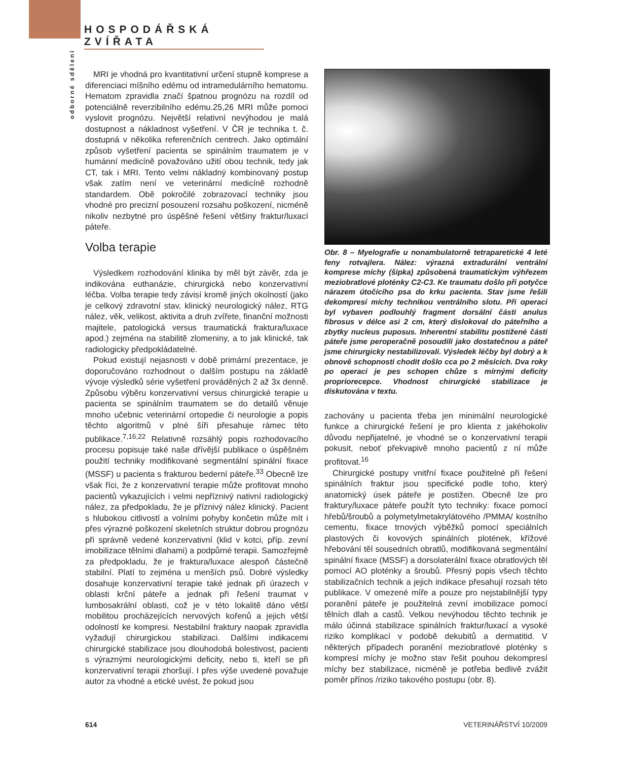HOSPODÁŘSKÁ ZVÍŘATA
odborné sdělení
MRI je vhodná pro kvantitativní určení stupně komprese a diferenciaci míšního edému od intramedulárního hematomu. Hematom zpravidla značí špatnou prognózu na rozdíl od potenciálně reverzibilního edému.25,26 MRI může pomoci vyslovit prognózu. Největší relativní nevýhodou je malá dostupnost a nákladnost vyšetření. V ČR je technika t. č. dostupná v několika referenčních centrech. Jako optimální způsob vyšetření pacienta se spinálním traumatem je v humánní medicíně považováno užití obou technik, tedy jak CT, tak i MRI. Tento velmi nákladný kombinovaný postup však zatím není ve veterinární medicíně rozhodně standardem. Obě pokročilé zobrazovací techniky jsou vhodné pro precizní posouzení rozsahu poškození, nicméně nikoliv nezbytné pro úspěšné řešení většiny fraktur/luxací páteře.
Volba terapie
Výsledkem rozhodování klinika by měl být závěr, zda je indikována euthanázie, chirurgická nebo konzervativní léčba. Volba terapie tedy závisí kromě jiných okolností (jako je celkový zdravotní stav, klinický neurologický nález, RTG nález, věk, velikost, aktivita a druh zvířete, finanční možnosti majitele, patologická versus traumatická fraktura/luxace apod.) zejména na stabilitě zlomeniny, a to jak klinické, tak radiologicky předpokládatelné.
Pokud existují nejasnosti v době primární prezentace, je doporučováno rozhodnout o dalším postupu na základě vývoje výsledků série vyšetření prováděných 2 až 3x denně. Způsobu výběru konzervativní versus chirurgické terapie u pacienta se spinálním traumatem se do detailů věnuje mnoho učebnic veterinární ortopedie či neurologie a popis těchto algoritmů v plné šíři přesahuje rámec této publikace.<sup>7,16,22</sup> Relativně rozsáhlý popis rozhodovacího procesu popisuje také naše dřívější publikace o úspěšném použití techniky modifikované segmentální spinální fixace (MSSF) u pacienta s frakturou bederní páteře.<sup>33</sup> Obecně lze však říci, že z konzervativní terapie může profitovat mnoho pacientů vykazujících i velmi nepříznivý nativní radiologický nález, za předpokladu, že je příznivý nález klinický. Pacient s hlubokou citlivostí a volními pohyby končetin může mít i přes výrazné poškození skeletních struktur dobrou prognózu při správně vedené konzervativní (klid v kotci, příp. zevní imobilizace tělními dlahami) a podpůrné terapii. Samozřejmě za předpokladu, že je fraktura/luxace alespoň částečně stabilní. Platí to zejména u menších psů. Dobré výsledky dosahuje konzervativní terapie také jednak při úrazech v oblasti krční páteře a jednak při řešení traumat v lumbosakrální oblasti, což je v této lokalitě dáno větší mobilitou procházejících nervových kořenů a jejich větší odolností ke kompresi. Nestabilní fraktury naopak zpravidla vyžadují chirurgickou stabilizaci. Dalšími indikacemi chirurgické stabilizace jsou dlouhodobá bolestivost, pacienti s výraznými neurologickými deficity, nebo ti, kteří se při konzervativní terapii zhoršují. I přes výše uvedené považuje autor za vhodné a etické uvést, že pokud jsou
Obr. 8 – Myelografie u nonambulatorně tetraparetické 4 leté feny rotvajlera. Nález: výrazná extradurální ventrální komprese míchy (šipka) způsobená traumatickým výhřezem meziobratlové ploténky C2-C3. Ke traumatu došlo při potyčce nárazem útočícího psa do krku pacienta. Stav jsme řešili dekompresí míchy technikou ventrálního slotu. Při operaci byl vybaven podlouhlý fragment dorsální části anulus fibrosus v délce asi 2 cm, který dislokoval do páteřního a zbytky nucleus puposus. Inherentní stabilitu postižené části páteře jsme peroperačně posoudili jako dostatečnou a páteř jsme chirurgicky nestabilizovali. Výsledek léčby byl dobrý a k obnově schopnosti chodit došlo cca po 2 měsících. Dva roky po operaci je pes schopen chůze s mírnými deficity propriorecepce. Vhodnost chirurgické stabilizace je diskutována v textu.
zachovány u pacienta třeba jen minimální neurologické funkce a chirurgické řešení je pro klienta z jakéhokoliv důvodu nepřijatelné, je vhodné se o konzervativní terapii pokusit, neboť překvapivě mnoho pacientů z ní může profitovat.<sup>16</sup>
Chirurgické postupy vnitřní fixace použitelné při řešení spinálních fraktur jsou specifické podle toho, který anatomický úsek páteře je postižen. Obecně lze pro fraktury/luxace páteře použít tyto techniky: fixace pomocí hřebů/šroubů a polymetylmetakrylátového /PMMA/ kostního cementu, fixace trnových výběžků pomocí speciálních plastových či kovových spinálních plotének, křížové hřebování těl sousedních obratlů, modifikovaná segmentální spinální fixace (MSSF) a dorsolaterální fixace obratlových těl pomocí AO ploténky a šroubů. Přesný popis všech těchto stabilizačních technik a jejich indikace přesahují rozsah této publikace. V omezené míře a pouze pro nejstabilnější typy poranění páteře je použitelná zevní imobilizace pomocí tělních dlah a castů. Velkou nevýhodou těchto technik je málo účinná stabilizace spinálních fraktur/luxací a vysoké riziko komplikací v podobě dekubitů a dermatitid. V některých případech poranění meziobratlové ploténky s kompresí míchy je možno stav řešit pouhou dekompresí míchy bez stabilizace, nicméně je potřeba bedlivě zvážit poměr přínos /riziko takového postupu (obr. 8).
614 VETERINÁŘSTVÍ 10/2009